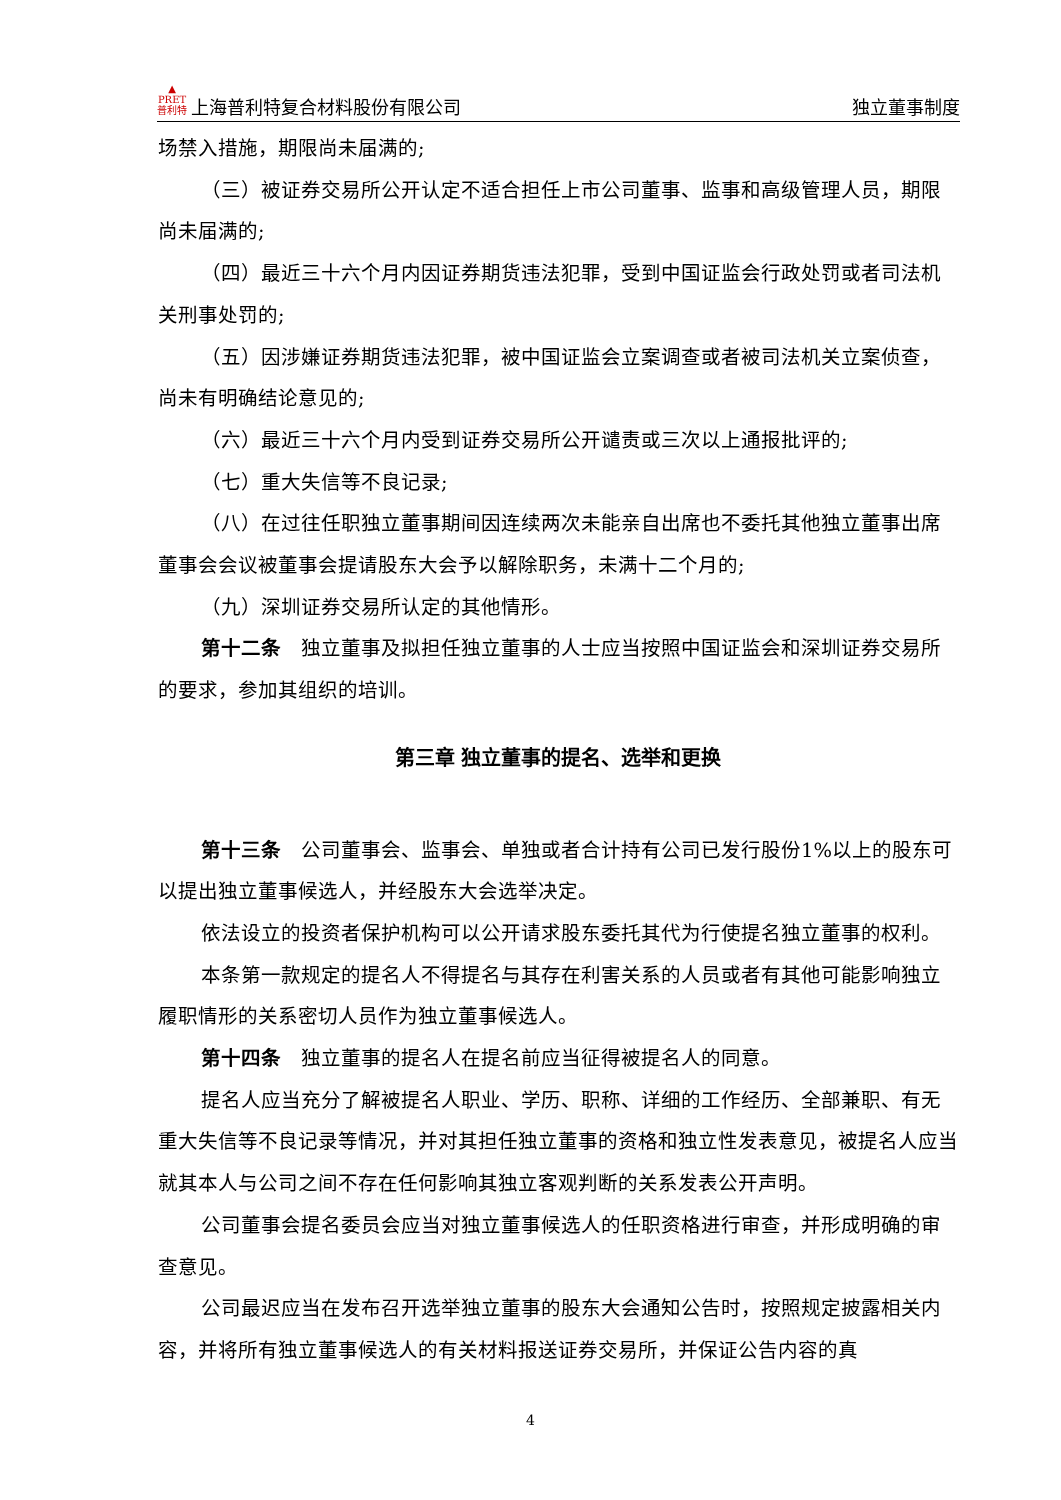▲
PRET
普利特 上海普利特复合材料股份有限公司
独立董事制度
场禁入措施，期限尚未届满的;
（三）被证券交易所公开认定不适合担任上市公司董事、监事和高级管理人员，期限尚未届满的;
（四）最近三十六个月内因证券期货违法犯罪，受到中国证监会行政处罚或者司法机关刑事处罚的;
（五）因涉嫌证券期货违法犯罪，被中国证监会立案调查或者被司法机关立案侦查，尚未有明确结论意见的;
（六）最近三十六个月内受到证券交易所公开谴责或三次以上通报批评的;
（七）重大失信等不良记录;
（八）在过往任职独立董事期间因连续两次未能亲自出席也不委托其他独立董事出席董事会会议被董事会提请股东大会予以解除职务，未满十二个月的;
（九）深圳证券交易所认定的其他情形。
第十二条　独立董事及拟担任独立董事的人士应当按照中国证监会和深圳证券交易所的要求，参加其组织的培训。
第三章 独立董事的提名、选举和更换
第十三条　公司董事会、监事会、单独或者合计持有公司已发行股份1%以上的股东可以提出独立董事候选人，并经股东大会选举决定。
依法设立的投资者保护机构可以公开请求股东委托其代为行使提名独立董事的权利。
本条第一款规定的提名人不得提名与其存在利害关系的人员或者有其他可能影响独立履职情形的关系密切人员作为独立董事候选人。
第十四条　独立董事的提名人在提名前应当征得被提名人的同意。
提名人应当充分了解被提名人职业、学历、职称、详细的工作经历、全部兼职、有无重大失信等不良记录等情况，并对其担任独立董事的资格和独立性发表意见，被提名人应当就其本人与公司之间不存在任何影响其独立客观判断的关系发表公开声明。
公司董事会提名委员会应当对独立董事候选人的任职资格进行审查，并形成明确的审查意见。
公司最迟应当在发布召开选举独立董事的股东大会通知公告时，按照规定披露相关内容，并将所有独立董事候选人的有关材料报送证券交易所，并保证公告内容的真
4